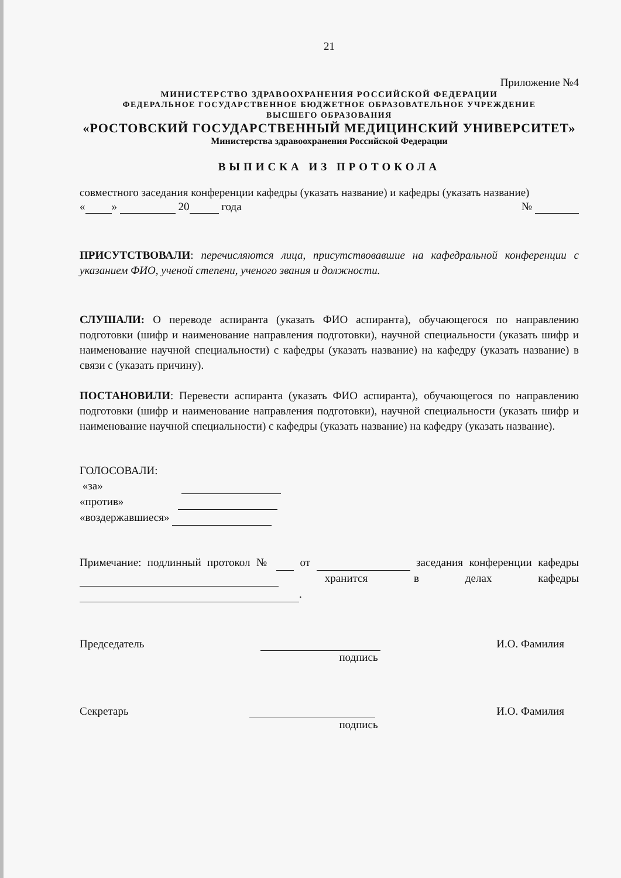21
Приложение №4
МИНИСТЕРСТВО ЗДРАВООХРАНЕНИЯ РОССИЙСКОЙ ФЕДЕРАЦИИ
ФЕДЕРАЛЬНОЕ ГОСУДАРСТВЕННОЕ БЮДЖЕТНОЕ ОБРАЗОВАТЕЛЬНОЕ УЧРЕЖДЕНИЕ
ВЫСШЕГО ОБРАЗОВАНИЯ
«РОСТОВСКИЙ ГОСУДАРСТВЕННЫЙ МЕДИЦИНСКИЙ УНИВЕРСИТЕТ»
Министерства здравоохранения Российской Федерации
ВЫПИСКА ИЗ ПРОТОКОЛА
совместного заседания конференции кафедры (указать название) и кафедры (указать название)
« » 20 года №
ПРИСУТСТВОВАЛИ: перечисляются лица, присутствовавшие на кафедральной конференции с указанием ФИО, ученой степени, ученого звания и должности.
СЛУШАЛИ: О переводе аспиранта (указать ФИО аспиранта), обучающегося по направлению подготовки (шифр и наименование направления подготовки), научной специальности (указать шифр и наименование научной специальности) с кафедры (указать название) на кафедру (указать название) в связи с (указать причину).
ПОСТАНОВИЛИ: Перевести аспиранта (указать ФИО аспиранта), обучающегося по направлению подготовки (шифр и наименование направления подготовки), научной специальности (указать шифр и наименование научной специальности) с кафедры (указать название) на кафедру (указать название).
ГОЛОСОВАЛИ:
«за»
«против»
«воздержавшиеся»
Примечание: подлинный протокол № от заседания конференции кафедры хранится в делах кафедры .
Председатель И.О. Фамилия
подпись
Секретарь И.О. Фамилия
подпись